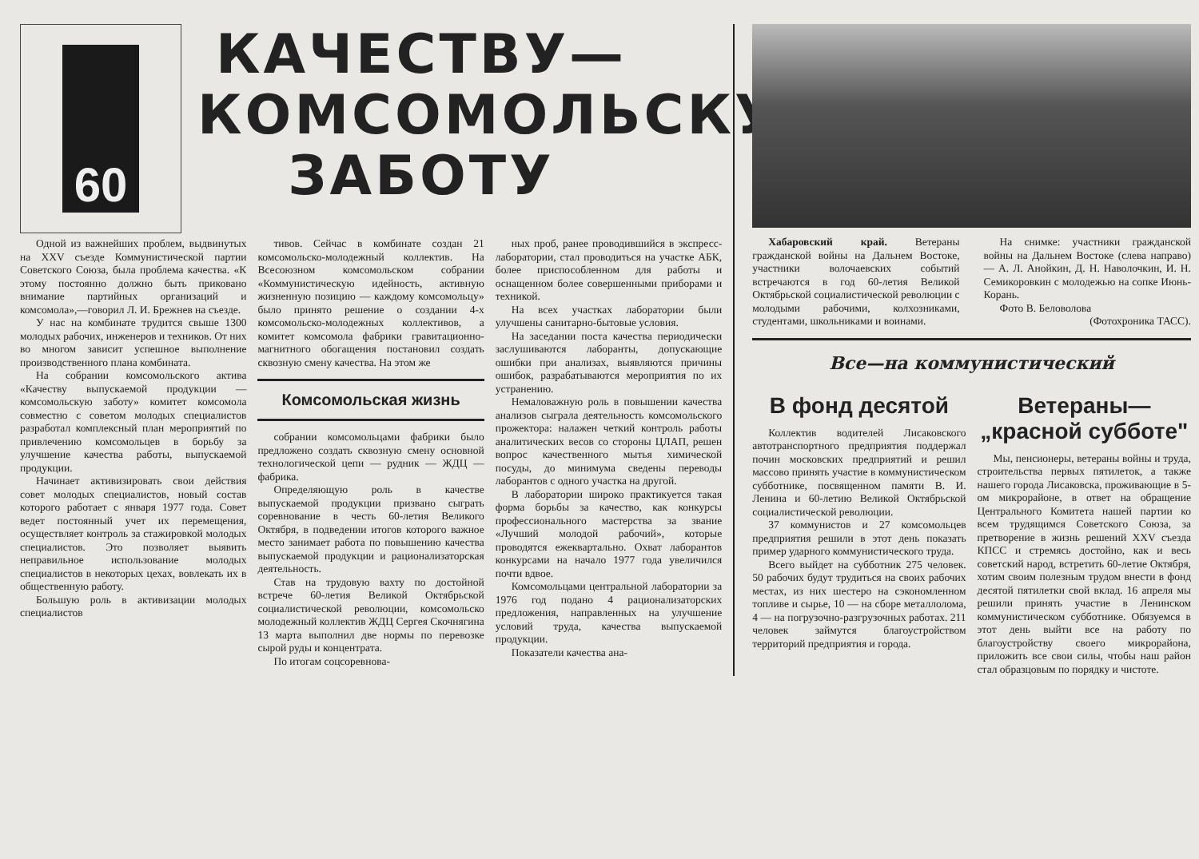60
КАЧЕСТВУ—
КОМСОМОЛЬСКУЮ
ЗАБОТУ
Одной из важнейших проблем, выдвинутых на XXV съезде Коммунистической партии Советского Союза, была проблема качества. «К этому постоянно должно быть приковано внимание партийных организаций и комсомола»,—говорил Л. И. Брежнев на съезде.
У нас на комбинате трудится свыше 1300 молодых рабочих, инженеров и техников. От них во многом зависит успешное выполнение производственного плана комбината.
На собрании комсомольского актива «Качеству выпускаемой продукции — комсомольскую заботу» комитет комсомола совместно с советом молодых специалистов разработал комплексный план мероприятий по привлечению комсомольцев в борьбу за улучшение качества работы, выпускаемой продукции.
Начинает активизировать свои действия совет молодых специалистов, новый состав которого работает с января 1977 года. Совет ведет постоянный учет их перемещения, осуществляет контроль за стажировкой молодых специалистов. Это позволяет выявить неправильное использование молодых специалистов в некоторых цехах, вовлекать их в общественную работу.
Большую роль в активизации молодых специалистов
тивов. Сейчас в комбинате создан 21 комсомольско-молодежный коллектив. На Всесоюзном комсомольском собрании «Коммунистическую идейность, активную жизненную позицию — каждому комсомольцу» было принято решение о создании 4-х комсомольско-молодежных коллективов, а комитет комсомола фабрики гравитационно-магнитного обогащения постановил создать сквозную смену качества. На этом же
Комсомольская жизнь
собрании комсомольцами фабрики было предложено создать сквозную смену основной технологической цепи — рудник — ЖДЦ — фабрика.
Определяющую роль в качестве выпускаемой продукции призвано сыграть соревнование в честь 60-летия Великого Октября, в подведении итогов которого важное место занимает работа по повышению качества выпускаемой продукции и рационализаторская деятельность.
Став на трудовую вахту по достойной встрече 60-летия Великой Октябрьской социалистической революции, комсомольско молодежный коллектив ЖДЦ Сергея Скочнягина 13 марта выполнил две нормы по перевозке сырой руды и концентрата.
По итогам соцсоревнова-
ных проб, ранее проводившийся в экспресс-лаборатории, стал проводиться на участке АБК, более приспособленном для работы и оснащенном более совершенными приборами и техникой.
На всех участках лаборатории были улучшены санитарно-бытовые условия.
На заседании поста качества периодически заслушиваются лаборанты, допускающие ошибки при анализах, выявляются причины ошибок, разрабатываются мероприятия по их устранению.
Немаловажную роль в повышении качества анализов сыграла деятельность комсомольского прожектора: налажен четкий контроль работы аналитических весов со стороны ЦЛАП, решен вопрос качественного мытья химической посуды, до минимума сведены переводы лаборантов с одного участка на другой.
В лаборатории широко практикуется такая форма борьбы за качество, как конкурсы профессионального мастерства за звание «Лучший молодой рабочий», которые проводятся ежеквартально. Охват лаборантов конкурсами на начало 1977 года увеличился почти вдвое.
Комсомольцами центральной лаборатории за 1976 год подано 4 рационализаторских предложения, направленных на улучшение условий труда, качества выпускаемой продукции.
Показатели качества ана-
Хабаровский край. Ветераны гражданской войны на Дальнем Востоке, участники волочаевских событий встречаются в год 60-летия Великой Октябрьской социалистической революции с молодыми рабочими, колхозниками, студентами, школьниками и воинами.
На снимке: участники гражданской войны на Дальнем Востоке (слева направо) — А. Л. Анойкин, Д. Н. Наволочкин, И. Н. Семикоровкин с молодежью на сопке Июнь-Корань.
Фото В. Беловолова
(Фотохроника ТАСС).
Все—на коммунистический
В фонд десятой
Коллектив водителей Лисаковского автотранспортного предприятия поддержал почин московских предприятий и решил массово принять участие в коммунистическом субботнике, посвященном памяти В. И. Ленина и 60-летию Великой Октябрьской социалистической революции.
37 коммунистов и 27 комсомольцев предприятия решили в этот день показать пример ударного коммунистического труда.
Всего выйдет на субботник 275 человек. 50 рабочих будут трудиться на своих рабочих местах, из них шестеро на сэкономленном топливе и сырье, 10 — на сборе металлолома, 4 — на погрузочно-разгрузочных работах. 211 человек займутся благоустройством территорий предприятия и города.
Ветераны—
„красной субботе"
Мы, пенсионеры, ветераны войны и труда, строительства первых пятилеток, а также нашего города Лисаковска, проживающие в 5-ом микрорайоне, в ответ на обращение Центрального Комитета нашей партии ко всем трудящимся Советского Союза, за претворение в жизнь решений XXV съезда КПСС и стремясь достойно, как и весь советский народ, встретить 60-летие Октября, хотим своим полезным трудом внести в фонд десятой пятилетки свой вклад. 16 апреля мы решили принять участие в Ленинском коммунистическом субботнике. Обязуемся в этот день выйти все на работу по благоустройству своего микрорайона, приложить все свои силы, чтобы наш район стал образцовым по порядку и чистоте.